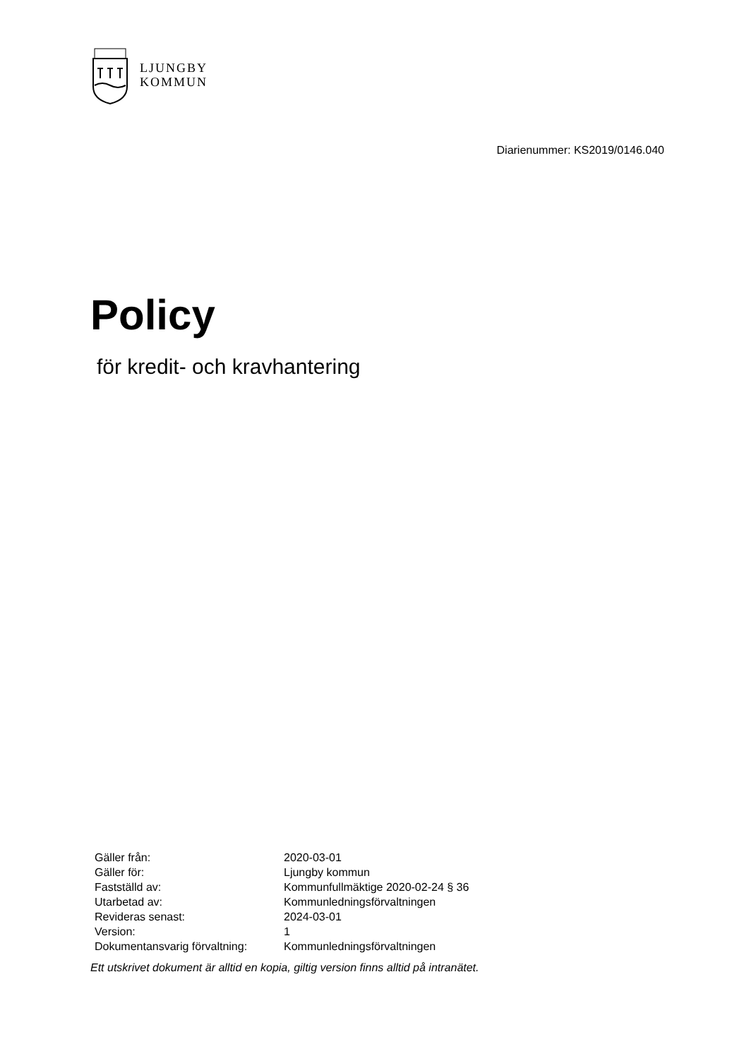LJUNGBY
KOMMUN
Diarienummer: KS2019/0146.040
Policy
för kredit- och kravhantering
| Gäller från: | 2020-03-01 |
| Gäller för: | Ljungby kommun |
| Fastställd av: | Kommunfullmäktige 2020-02-24 § 36 |
| Utarbetad av: | Kommunledningsförvaltningen |
| Revideras senast: | 2024-03-01 |
| Version: | 1 |
| Dokumentansvarig förvaltning: | Kommunledningsförvaltningen |
Ett utskrivet dokument är alltid en kopia, giltig version finns alltid på intranätet.